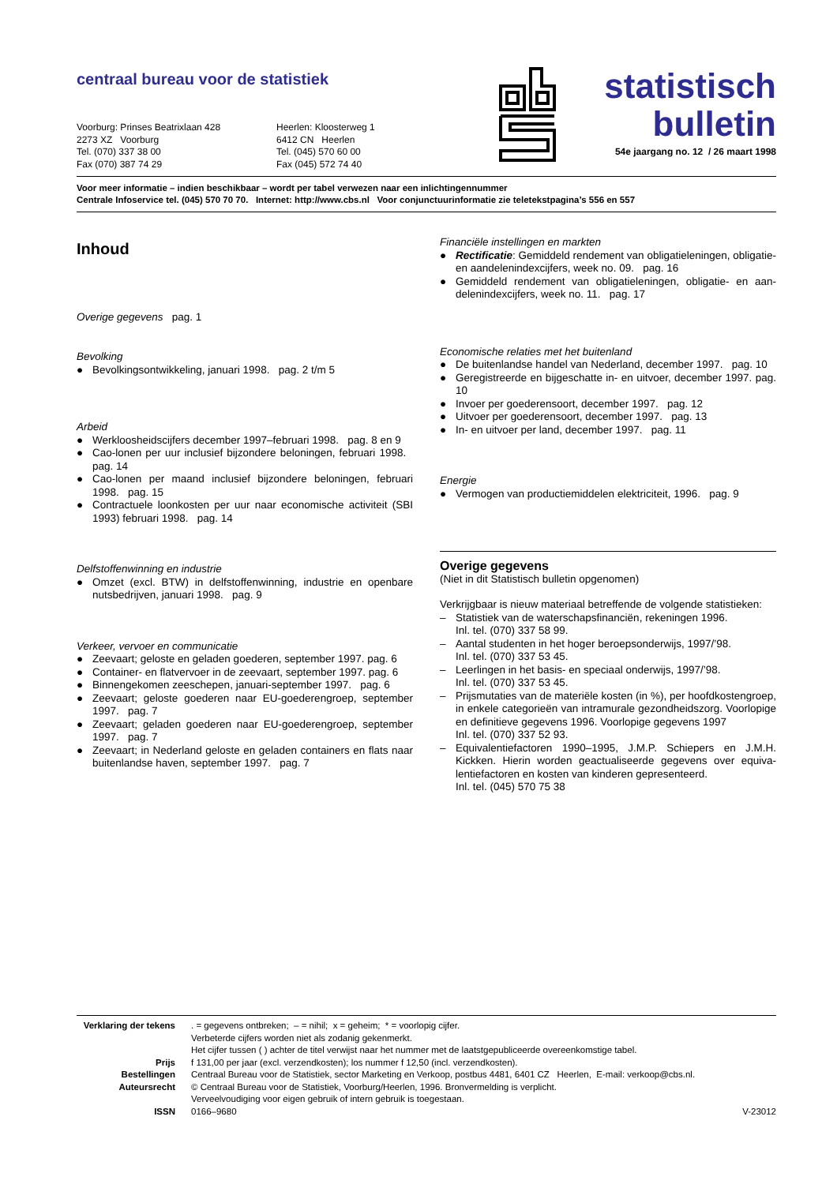centraal bureau voor de statistiek
Voorburg: Prinses Beatrixlaan 428
2273 XZ Voorburg
Tel. (070) 337 38 00
Fax (070) 387 74 29
Heerlen: Kloosterweg 1
6412 CN Heerlen
Tel. (045) 570 60 00
Fax (045) 572 74 40
statistisch
bulletin
54e jaargang no. 12 / 26 maart 1998
Voor meer informatie – indien beschikbaar – wordt per tabel verwezen naar een inlichtingennummer
Centrale Infoservice tel. (045) 570 70 70. Internet: http://www.cbs.nl Voor conjunctuurinformatie zie teletekstpagina’s 556 en 557
Inhoud
Overige gegevens pag. 1
Bevolking
● Bevolkingsontwikkeling, januari 1998. pag. 2 t/m 5
Arbeid
● Werkloosheidscijfers december 1997–februari 1998. pag. 8 en 9
● Cao-lonen per uur inclusief bijzondere beloningen, februari 1998. pag. 14
● Cao-lonen per maand inclusief bijzondere beloningen, februari 1998. pag. 15
● Contractuele loonkosten per uur naar economische activiteit (SBI 1993) februari 1998. pag. 14
Delfstoffenwinning en industrie
● Omzet (excl. BTW) in delfstoffenwinning, industrie en openbare nutsbedrijven, januari 1998. pag. 9
Verkeer, vervoer en communicatie
● Zeevaart; geloste en geladen goederen, september 1997. pag. 6
● Container- en flatvervoer in de zeevaart, september 1997. pag. 6
● Binnengekomen zeeschepen, januari-september 1997. pag. 6
● Zeevaart; geloste goederen naar EU-goederengroep, septem­ber 1997. pag. 7
● Zeevaart; geladen goederen naar EU-goederengroep, septem­ber 1997. pag. 7
● Zeevaart; in Nederland geloste en geladen containers en flats naar buitenlandse haven, september 1997. pag. 7
Financiële instellingen en markten
● Rectificatie: Gemiddeld rendement van obligatieleningen, obligatie- en aandelenindexcijfers, week no. 09. pag. 16
● Gemiddeld rendement van obligatieleningen, obligatie- en aan­delenindexcijfers, week no. 11. pag. 17
Economische relaties met het buitenland
● De buitenlandse handel van Nederland, december 1997. pag. 10
● Geregistreerde en bijgeschatte in- en uitvoer, december 1997. pag. 10
● Invoer per goederensoort, december 1997. pag. 12
● Uitvoer per goederensoort, december 1997. pag. 13
● In- en uitvoer per land, december 1997. pag. 11
Energie
● Vermogen van productiemiddelen elektriciteit, 1996. pag. 9
Overige gegevens
(Niet in dit Statistisch bulletin opgenomen)
Verkrijgbaar is nieuw materiaal betreffende de volgende statistieken:
– Statistiek van de waterschapsfinanciën, rekeningen 1996.
Inl. tel. (070) 337 58 99.
– Aantal studenten in het hoger beroepsonderwijs, 1997/’98.
Inl. tel. (070) 337 53 45.
– Leerlingen in het basis- en speciaal onderwijs, 1997/’98.
Inl. tel. (070) 337 53 45.
– Prijsmutaties van de materiële kosten (in %), per hoofdkosten­groep, in enkele categorieën van intramurale gezondheidszorg. Voorlopige en definitieve gegevens 1996. Voorlopige gegevens 1997
Inl. tel. (070) 337 52 93.
– Equivalentiefactoren 1990–1995, J.M.P. Schiepers en J.M.H. Kickken. Hierin worden geactualiseerde gegevens over equiva­lentiefactoren en kosten van kinderen gepresenteerd.
Inl. tel. (045) 570 75 38
| Verklaring der tekens | . = gegevens ontbreken; – = nihil; x = geheim; * = voorlopig cijfer. Verbeterde cijfers worden niet als zodanig gekenmerkt. Het cijfer tussen ( ) achter de titel verwijst naar het nummer met de laatstgepubliceerde overeenkomstige tabel. | |
| Prijs | f 131,00 per jaar (excl. verzendkosten); los nummer f 12,50 (incl. verzendkosten). | |
| Bestellingen | Centraal Bureau voor de Statistiek, sector Marketing en Verkoop, postbus 4481, 6401 CZ Heerlen, E-mail: verkoop@cbs.nl. | |
| Auteursrecht | © Centraal Bureau voor de Statistiek, Voorburg/Heerlen, 1996. Bronvermelding is verplicht. Verveelvoudiging voor eigen gebruik of intern gebruik is toegestaan. | |
| ISSN | 0166–9680 | V-23012 |